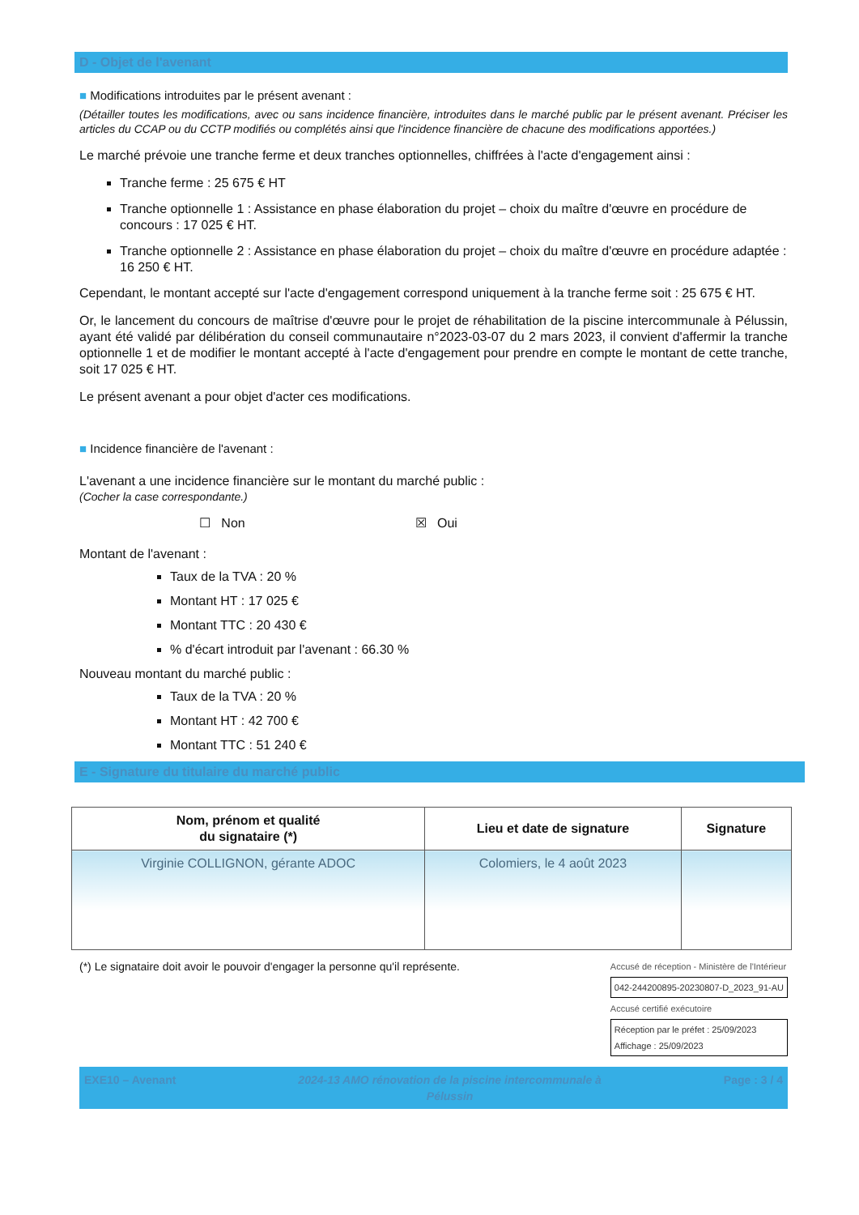D - Objet de l'avenant
■ Modifications introduites par le présent avenant :
(Détailler toutes les modifications, avec ou sans incidence financière, introduites dans le marché public par le présent avenant. Préciser les articles du CCAP ou du CCTP modifiés ou complétés ainsi que l'incidence financière de chacune des modifications apportées.)
Le marché prévoie une tranche ferme et deux tranches optionnelles, chiffrées à l'acte d'engagement ainsi :
Tranche ferme : 25 675 € HT
Tranche optionnelle 1 : Assistance en phase élaboration du projet – choix du maître d'œuvre en procédure de concours : 17 025 € HT.
Tranche optionnelle 2 : Assistance en phase élaboration du projet – choix du maître d'œuvre en procédure adaptée : 16 250 € HT.
Cependant, le montant accepté sur l'acte d'engagement correspond uniquement à la tranche ferme soit : 25 675 € HT.
Or, le lancement du concours de maîtrise d'œuvre pour le projet de réhabilitation de la piscine intercommunale à Pélussin, ayant été validé par délibération du conseil communautaire n°2023-03-07 du 2 mars 2023, il convient d'affermir la tranche optionnelle 1 et de modifier le montant accepté à l'acte d'engagement pour prendre en compte le montant de cette tranche, soit 17 025 € HT.
Le présent avenant a pour objet d'acter ces modifications.
■ Incidence financière de l'avenant :
L'avenant a une incidence financière sur le montant du marché public :
(Cocher la case correspondante.)
☐ Non ☒ Oui
Montant de l'avenant :
Taux de la TVA : 20 %
Montant HT : 17 025 €
Montant TTC : 20 430 €
% d'écart introduit par l'avenant : 66.30 %
Nouveau montant du marché public :
Taux de la TVA : 20 %
Montant HT : 42 700 €
Montant TTC : 51 240 €
E - Signature du titulaire du marché public
| Nom, prénom et qualité du signataire (*) | Lieu et date de signature | Signature |
| --- | --- | --- |
| Virginie COLLIGNON, gérante ADOC | Colomiers, le 4 août 2023 | |
(*) Le signataire doit avoir le pouvoir d'engager la personne qu'il représente.
Accusé de réception - Ministère de l'Intérieur
042-244200895-20230807-D_2023_91-AU
Accusé certifié exécutoire
Réception par le préfet : 25/09/2023
Affichage : 25/09/2023
EXE10 – Avenant 2024-13 AMO rénovation de la piscine intercommunale à
Pélussin Page : 3 / 4